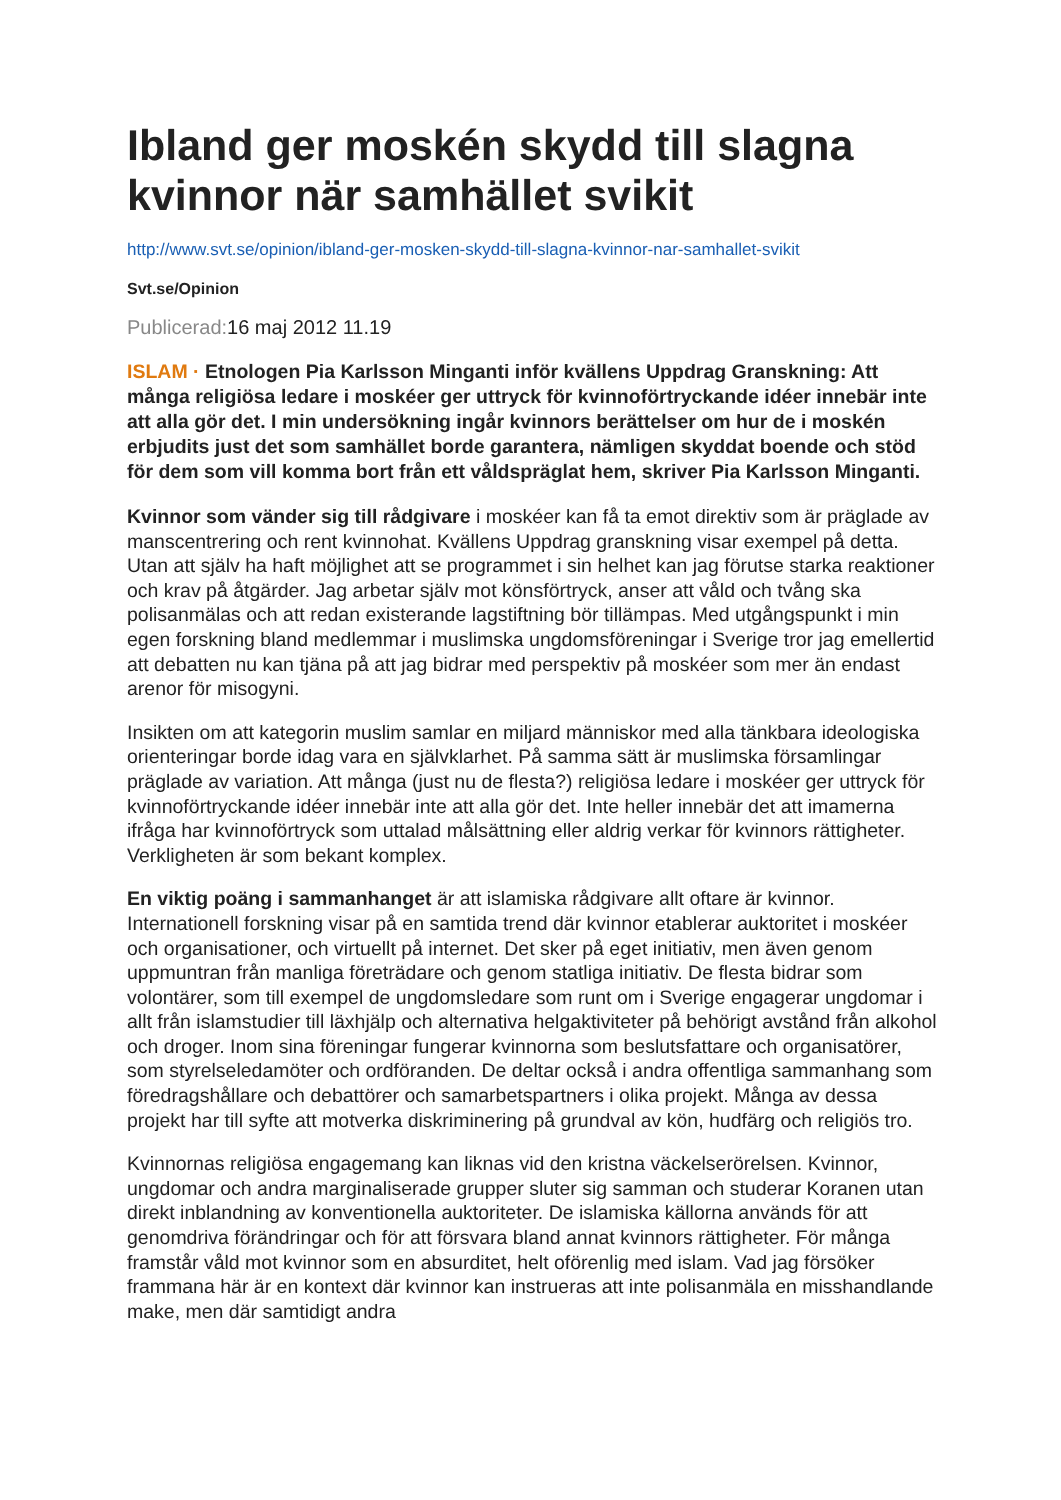Ibland ger moskén skydd till slagna kvinnor när samhället svikit
http://www.svt.se/opinion/ibland-ger-mosken-skydd-till-slagna-kvinnor-nar-samhallet-svikit
Svt.se/Opinion
Publicerad: 16 maj 2012 11.19
ISLAM · Etnologen Pia Karlsson Minganti inför kvällens Uppdrag Granskning: Att många religiösa ledare i moskéer ger uttryck för kvinnoförtryckande idéer innebär inte att alla gör det. I min undersökning ingår kvinnors berättelser om hur de i moskén erbjudits just det som samhället borde garantera, nämligen skyddat boende och stöd för dem som vill komma bort från ett våldspräglat hem, skriver Pia Karlsson Minganti.
Kvinnor som vänder sig till rådgivare i moskéer kan få ta emot direktiv som är präglade av manscentrering och rent kvinnohat. Kvällens Uppdrag granskning visar exempel på detta. Utan att själv ha haft möjlighet att se programmet i sin helhet kan jag förutse starka reaktioner och krav på åtgärder. Jag arbetar själv mot könsförtryck, anser att våld och tvång ska polisanmälas och att redan existerande lagstiftning bör tillämpas. Med utgångspunkt i min egen forskning bland medlemmar i muslimska ungdomsföreningar i Sverige tror jag emellertid att debatten nu kan tjäna på att jag bidrar med perspektiv på moskéer som mer än endast arenor för misogyni.
Insikten om att kategorin muslim samlar en miljard människor med alla tänkbara ideologiska orienteringar borde idag vara en självklarhet. På samma sätt är muslimska församlingar präglade av variation. Att många (just nu de flesta?) religiösa ledare i moskéer ger uttryck för kvinnoförtryckande idéer innebär inte att alla gör det. Inte heller innebär det att imamerna ifråga har kvinnoförtryck som uttalad målsättning eller aldrig verkar för kvinnors rättigheter. Verkligheten är som bekant komplex.
En viktig poäng i sammanhanget är att islamiska rådgivare allt oftare är kvinnor. Internationell forskning visar på en samtida trend där kvinnor etablerar auktoritet i moskéer och organisationer, och virtuellt på internet. Det sker på eget initiativ, men även genom uppmuntran från manliga företrädare och genom statliga initiativ. De flesta bidrar som volontärer, som till exempel de ungdomsledare som runt om i Sverige engagerar ungdomar i allt från islamstudier till läxhjälp och alternativa helgaktiviteter på behörigt avstånd från alkohol och droger. Inom sina föreningar fungerar kvinnorna som beslutsfattare och organisatörer, som styrelseledamöter och ordföranden. De deltar också i andra offentliga sammanhang som föredragshållare och debattörer och samarbetspartners i olika projekt. Många av dessa projekt har till syfte att motverka diskriminering på grundval av kön, hudfärg och religiös tro.
Kvinnornas religiösa engagemang kan liknas vid den kristna väckelserörelsen. Kvinnor, ungdomar och andra marginaliserade grupper sluter sig samman och studerar Koranen utan direkt inblandning av konventionella auktoriteter. De islamiska källorna används för att genomdriva förändringar och för att försvara bland annat kvinnors rättigheter. För många framstår våld mot kvinnor som en absurditet, helt oförenlig med islam. Vad jag försöker frammana här är en kontext där kvinnor kan instrueras att inte polisanmäla en misshandlande make, men där samtidigt andra